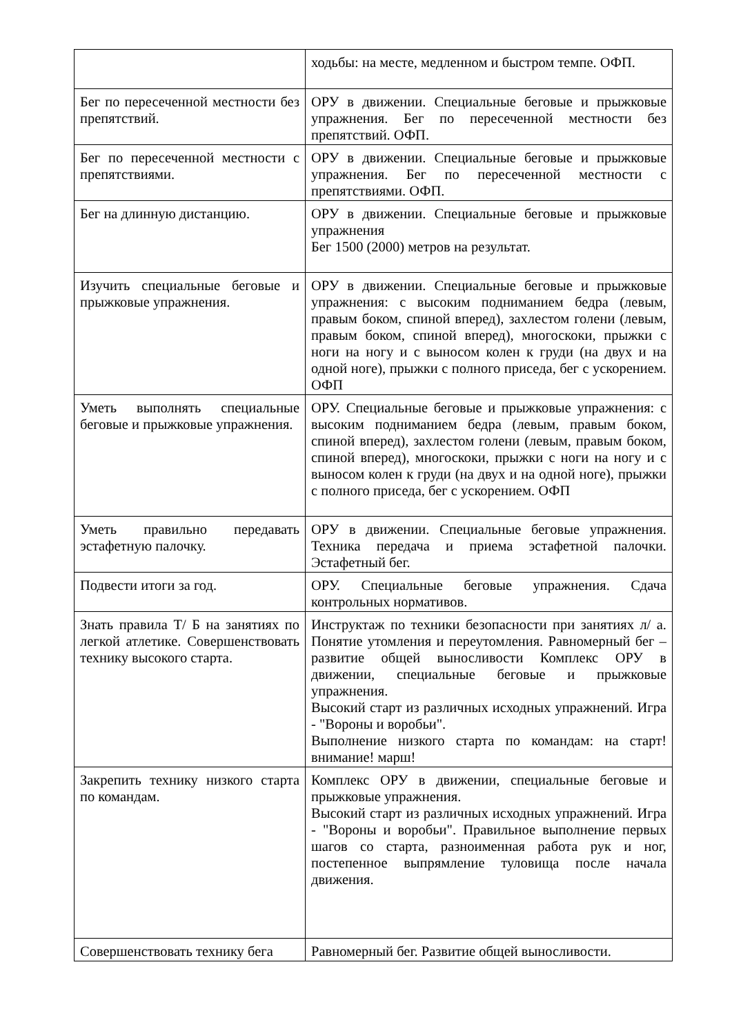| | ходьбы: на месте, медленном и быстром темпе. ОФП. |
| Бег по пересеченной местности без препятствий. | ОРУ в движении. Специальные беговые и прыжковые упражнения. Бег по пересеченной местности без препятствий. ОФП. |
| Бег по пересеченной местности с препятствиями. | ОРУ в движении. Специальные беговые и прыжковые упражнения. Бег по пересеченной местности с препятствиями. ОФП. |
| Бег на длинную дистанцию. | ОРУ в движении. Специальные беговые и прыжковые упражнения Бег 1500 (2000) метров на результат. |
| Изучить специальные беговые и прыжковые упражнения. | ОРУ в движении. Специальные беговые и прыжковые упражнения: с высоким подниманием бедра (левым, правым боком, спиной вперед), захлестом голени (левым, правым боком, спиной вперед), многоскоки, прыжки с ноги на ногу и с выносом колен к груди (на двух и на одной ноге), прыжки с полного приседа, бег с ускорением. ОФП |
| Уметь выполнять специальные беговые и прыжковые упражнения. | ОРУ. Специальные беговые и прыжковые упражнения: с высоким подниманием бедра (левым, правым боком, спиной вперед), захлестом голени (левым, правым боком, спиной вперед), многоскоки, прыжки с ноги на ногу и с выносом колен к груди (на двух и на одной ноге), прыжки с полного приседа, бег с ускорением. ОФП |
| Уметь правильно передавать эстафетную палочку. | ОРУ в движении. Специальные беговые упражнения. Техника передача и приема эстафетной палочки. Эстафетный бег. |
| Подвести итоги за год. | ОРУ. Специальные беговые упражнения. Сдача контрольных нормативов. |
| Знать правила Т/ Б на занятиях по легкой атлетике. Совершенствовать технику высокого старта. | Инструктаж по техники безопасности при занятиях л/ а. Понятие утомления и переутомления. Равномерный бег – развитие общей выносливости Комплекс ОРУ в движении, специальные беговые и прыжковые упражнения. Высокий старт из различных исходных упражнений. Игра - "Вороны и воробьи". Выполнение низкого старта по командам: на старт! внимание! марш! |
| Закрепить технику низкого старта по командам. | Комплекс ОРУ в движении, специальные беговые и прыжковые упражнения. Высокий старт из различных исходных упражнений. Игра - "Вороны и воробьи". Правильное выполнение первых шагов со старта, разноименная работа рук и ног, постепенное выпрямление туловища после начала движения. |
| Совершенствовать технику бега | Равномерный бег. Развитие общей выносливости. |